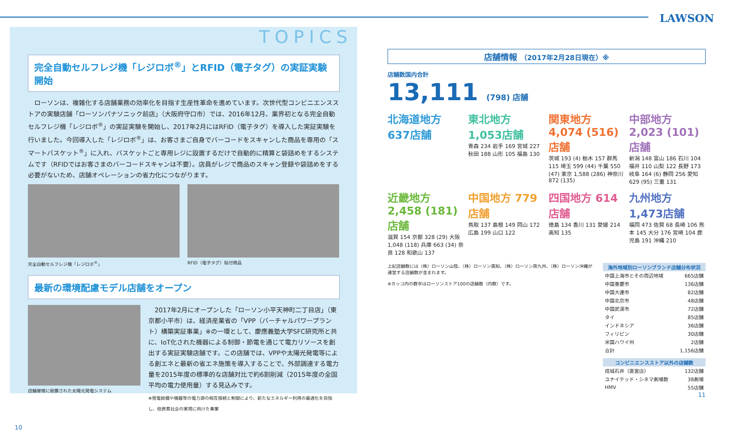LAWSON
TOPICS
完全自動セルフレジ機「レジロボ<sup>®</sup>」とRFID（電子タグ）の実証実験開始
　ローソンは、複雑化する店舗業務の効率化を目指す生産性革命を進めています。次世代型コンビニエンスストアの実験店舗「ローソンパナソニック前店」（大阪府守口市）では、2016年12月、業界初となる完全自動セルフレジ機「レジロボ<sup>®</sup>」の実証実験を開始し、2017年2月にはRFID（電子タグ）を導入した実証実験を行いました。今回導入した「レジロボ<sup>®</sup>」は、お客さまご自身でバーコードをスキャンした商品を専用の「スマートバスケット<sup>®</sup>」に入れ、バスケットごと専用レジに設置するだけで自動的に精算と袋詰めをするシステムです（RFIDではお客さまのバーコードスキャンは不要）。店員がレジで商品のスキャン登録や袋詰めをする必要がないため、店舗オペレーションの省力化につながります。
完全自動セルフレジ機「レジロボ<sup>®</sup>」 RFID（電子タグ）貼付商品
最新の環境配慮モデル店舗をオープン
店舗屋根に設置された太陽光発電システム
　2017年2月にオープンした「ローソン小平天神町二丁目店」（東京都小平市）は、経済産業省の「VPP（バーチャルパワープラント）構築実証事業」※の一環として、慶應義塾大学SFC研究所と共に、IoT化された機器による制御・節電を通じて電力リソースを創出する実証実験店舗です。この店舗では、VPPや太陽光発電等による創エネと最新の省エネ施策を導入することで、外部調達する電力量を2015年度の標準的な店舗対比で約6割削減（2015年度の全国平均の電力使用量）する見込みです。
※発電設備や機器等の電力源の相互接続と制御により、新たなエネルギー利用の最適化を目指し、低炭素社会の実現に向けた事業
10
店舗情報 （2017年2月28日現在）※
店舗数国内合計
13,111 (798) 店舗
北海道地方 637店舗
東北地方 1,053店舗
青森 234 岩手 169 宮城 227 秋田 188 山形 105 福島 130
関東地方 4,074 (516) 店舗
茨城 193 (4) 栃木 157 群馬 115 埼玉 599 (44) 千葉 550 (47) 東京 1,588 (286) 神奈川 872 (135)
中部地方 2,023 (101) 店舗
新潟 148 富山 186 石川 104 福井 110 山梨 122 長野 173 岐阜 164 (6) 静岡 256 愛知 629 (95) 三重 131
近畿地方 2,458 (181) 店舗
滋賀 154 京都 328 (29) 大阪 1,048 (118) 兵庫 663 (34) 奈良 128 和歌山 137
中国地方 779店舗
鳥取 137 島根 149 岡山 172 広島 199 山口 122
四国地方 614店舗
徳島 134 香川 131 愛媛 214 高知 135
九州地方 1,473店舗
福岡 473 佐賀 68 長崎 106 熊本 145 大分 176 宮崎 104 鹿児島 191 沖縄 210
上記店舗数には（株）ローソン山陰、（株）ローソン高知、（株）ローソン南九州、（株）ローソン沖縄が運営する店舗数が含まれます。
※カッコ内の数字はローソンストア100の店舗数（内数）です。
| 海外地域別ローソンブランド店舗分布状況 | |
| --- | --- |
| 中国上海市とその周辺地域 | 665店舗 |
| 中国重慶市 | 136店舗 |
| 中国大連市 | 82店舗 |
| 中国北京市 | 48店舗 |
| 中国武漢市 | 72店舗 |
| タイ | 85店舗 |
| インドネシア | 36店舗 |
| フィリピン | 30店舗 |
| 米国ハワイ州 | 2店舗 |
| 合計 | 1,156店舗 |
| コンビニエンスストア以外の店舗数 | |
| --- | --- |
| 成城石井（直営店） | 132店舗 |
| ユナイテッド・シネマ劇場数 | 38劇場 |
| HMV | 55店舗 |
11